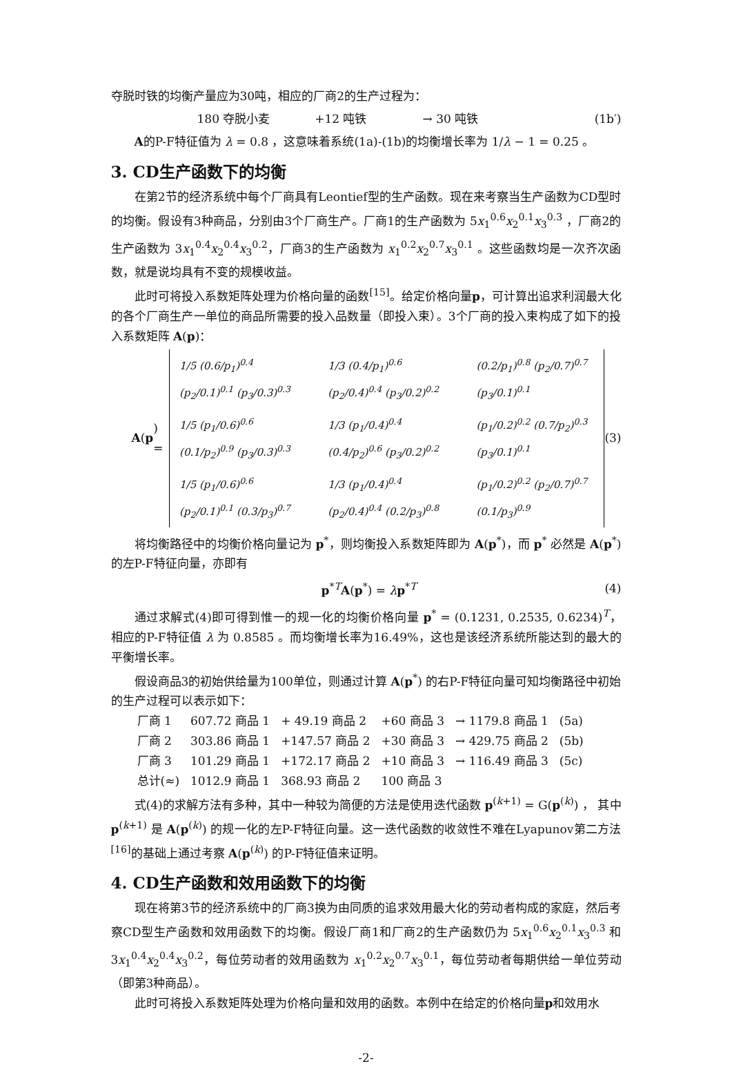夺脱时铁的均衡产量应为30吨，相应的厂商2的生产过程为：
180 夺脱小麦 +12 吨铁 → 30 吨铁 (1b′)
A的P-F特征值为 λ = 0.8 ，这意味着系统(1a)-(1b)的均衡增长率为 1/λ − 1 = 0.25 。
3. CD生产函数下的均衡
在第2节的经济系统中每个厂商具有Leontief型的生产函数。现在来考察当生产函数为CD型时的均衡。假设有3种商品，分别由3个厂商生产。厂商1的生产函数为 5x<sub>1</sub><sup>0.6</sup>x<sub>2</sub><sup>0.1</sup>x<sub>3</sub><sup>0.3</sup> ，厂商2的生产函数为 3x<sub>1</sub><sup>0.4</sup>x<sub>2</sub><sup>0.4</sup>x<sub>3</sub><sup>0.2</sup>，厂商3的生产函数为 x<sub>1</sub><sup>0.2</sup>x<sub>2</sub><sup>0.7</sup>x<sub>3</sub><sup>0.1</sup> 。这些函数均是一次齐次函数，就是说均具有不变的规模收益。
此时可将投入系数矩阵处理为价格向量的函数<sup>[15]</sup>。给定价格向量p，可计算出追求利润最大化的各个厂商生产一单位的商品所需要的投入品数量（即投入束）。3个厂商的投入束构成了如下的投入系数矩阵 A(p)：
A (p) =
| 1/5 (0.6/p<sub>1</sub>)<sup>0.4</sup> (p<sub>2</sub>/0.1)<sup>0.1</sup> (p<sub>3</sub>/0.3)<sup>0.3</sup> | 1/3 (0.4/p<sub>1</sub>)<sup>0.6</sup> (p<sub>2</sub>/0.4)<sup>0.4</sup> (p<sub>3</sub>/0.2)<sup>0.2</sup> | (0.2/p<sub>1</sub>)<sup>0.8</sup> (p<sub>2</sub>/0.7)<sup>0.7</sup> (p<sub>3</sub>/0.1)<sup>0.1</sup> |
| 1/5 (p<sub>1</sub>/0.6)<sup>0.6</sup> (0.1/p<sub>2</sub>)<sup>0.9</sup> (p<sub>3</sub>/0.3)<sup>0.3</sup> | 1/3 (p<sub>1</sub>/0.4)<sup>0.4</sup> (0.4/p<sub>2</sub>)<sup>0.6</sup> (p<sub>3</sub>/0.2)<sup>0.2</sup> | (p<sub>1</sub>/0.2)<sup>0.2</sup> (0.7/p<sub>2</sub>)<sup>0.3</sup> (p<sub>3</sub>/0.1)<sup>0.1</sup> |
| 1/5 (p<sub>1</sub>/0.6)<sup>0.6</sup> (p<sub>2</sub>/0.1)<sup>0.1</sup> (0.3/p<sub>3</sub>)<sup>0.7</sup> | 1/3 (p<sub>1</sub>/0.4)<sup>0.4</sup> (p<sub>2</sub>/0.4)<sup>0.4</sup> (0.2/p<sub>3</sub>)<sup>0.8</sup> | (p<sub>1</sub>/0.2)<sup>0.2</sup> (p<sub>2</sub>/0.7)<sup>0.7</sup> (0.1/p<sub>3</sub>)<sup>0.9</sup> |
(3)
将均衡路径中的均衡价格向量记为 p<sup>*</sup>，则均衡投入系数矩阵即为 A(p<sup>*</sup>)，而 p<sup>*</sup> 必然是 A(p<sup>*</sup>) 的左P-F特征向量，亦即有
p<sup>*T</sup>A(p<sup>*</sup>) = λp<sup>*T</sup> (4)
通过求解式(4)即可得到惟一的规一化的均衡价格向量 p<sup>*</sup> = (0.1231, 0.2535, 0.6234)<sup>T</sup>， 相应的P-F特征值 λ 为 0.8585 。而均衡增长率为16.49%，这也是该经济系统所能达到的最大的平衡增长率。
假设商品3的初始供给量为100单位，则通过计算 A(p<sup>*</sup>) 的右P-F特征向量可知均衡路径中初始的生产过程可以表示如下：
| 厂商 1 | 607.72 商品 1 | + 49.19 商品 2 | +60 商品 3 | → 1179.8 商品 1 | (5a) |
| 厂商 2 | 303.86 商品 1 | +147.57 商品 2 | +30 商品 3 | → 429.75 商品 2 | (5b) |
| 厂商 3 | 101.29 商品 1 | +172.17 商品 2 | +10 商品 3 | → 116.49 商品 3 | (5c) |
| 总计(≈) | 1012.9 商品 1 | 368.93 商品 2 | 100 商品 3 | | |
式(4)的求解方法有多种，其中一种较为简便的方法是使用迭代函数 p<sup>(k+1)</sup> = G(p<sup>(k)</sup>) ， 其中 p<sup>(k+1)</sup> 是 A(p<sup>(k)</sup>) 的规一化的左P-F特征向量。这一迭代函数的收敛性不难在Lyapunov第二方法<sup>[16]</sup>的基础上通过考察 A(p<sup>(k)</sup>) 的P-F特征值来证明。
4. CD生产函数和效用函数下的均衡
现在将第3节的经济系统中的厂商3换为由同质的追求效用最大化的劳动者构成的家庭，然后考察CD型生产函数和效用函数下的均衡。假设厂商1和厂商2的生产函数仍为 5x<sub>1</sub><sup>0.6</sup>x<sub>2</sub><sup>0.1</sup>x<sub>3</sub><sup>0.3</sup> 和 3x<sub>1</sub><sup>0.4</sup>x<sub>2</sub><sup>0.4</sup>x<sub>3</sub><sup>0.2</sup>，每位劳动者的效用函数为 x<sub>1</sub><sup>0.2</sup>x<sub>2</sub><sup>0.7</sup>x<sub>3</sub><sup>0.1</sup>，每位劳动者每期供给一单位劳动（即第3种商品）。
此时可将投入系数矩阵处理为价格向量和效用的函数。本例中在给定的价格向量p和效用水
-2-